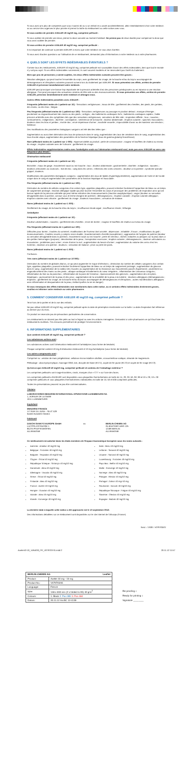Si vous avez pris plus de comprimés que vous n'auriez dû ou si un enfant en a avalé accidentellement, allez immédiatement chez votre médecin ou au service des urgences le plus proche et prenez la boîte du médicament ou cette notice avec vous.
Si vous oubliez de prendre AXELER 40 mg/10 mg, comprimé pelliculé :
Si vous oubliez de prendre une dose, prenez la dose suivante au moment habituel. Ne prenez pas de dose double pour compenser la dose que vous avez oubliée de prendre.
Si vous arrêtez de prendre AXELER 40 mg/10 mg, comprimé pelliculé :
Il est important de continuer à prendre AXELER à moins que votre médecin ne vous dise d'arrêter.
Si vous avez d'autres questions sur l'utilisation de ce médicament, demandez plus d'informations à votre médecin ou à votre pharmacien.
4. QUELS SONT LES EFFETS INDÉSIRABLES ÉVENTUELS ?
Comme tous les médicaments, AXELER 40 mg/10 mg, comprimé pelliculé est susceptible d'avoir des effets indésirables, bien que tout le monde n'y soit pas sujet. Si ces effets indésirables surviennent, ils sont souvent modérés et ne nécessitent pas l'arrêt du traitement.
Bien que peu de personnes y soient sujettes, les deux effets indésirables suivants peuvent être graves :
Réaction allergique, qui peut toucher l'ensemble du corps, avec gonflement du visage, de la bouche et/ou du larynx accompagné de démangeaisons et d'éruptions cutanées pouvant survenir lors du traitement par AXELER. Si vous présentez ces effets, arrêtez de prendre AXELER et prévenez immédiatement votre médecin.
AXELER peut provoquer une baisse trop importante de la pression artérielle chez des personnes prédisposées ou en réponse à une réaction allergique. Ceci peut provoquer des sensations sévères de tête vide ou des évanouissements. Si vous présentez ces effets, arrêtez de prendre AXELER, prévenez immédiatement votre médecin et allongez-vous.
Autres effets indésirables possibles avec AXELER :
Fréquents (affectant moins de 1 patient sur 10) : Sensations vertigineuses ; maux de tête ; gonflement des chevilles, des pieds, des jambes, des mains, ou des bras ; fatigue.
Peu fréquents (affectant moins de 1 patient sur 100) : Sensations vertigineuses au passage en position debout ; manque d'énergie ; picotement ou engourdissement des mains ou des pieds ; vertiges ; des battements cardiaques forts ; battements cardiaques rapides ; faible pression artérielle avec des symptômes tels que des sensations vertigineuses, sensations de tête vide ; respiration difficile ; toux ; nausées ; vomissements ; indigestions ; diarrhée ; constipation ; sécheresse de la bouche ; douleur abdominale ; éruption cutanée ; spasmes musculaires ; douleurs dans les bras et jambes ; mal de dos ; envie impérieuse d'uriner ; inactivité sexuelle ; impossibilité d'avoir ou de maintenir une érection ; faiblesse.
Des modifications des paramètres biologiques sanguins ont été décrites telles que :
Augmentation ou aussi bien diminution des taux de potassium dans le sang, augmentation des taux de créatinine dans le sang, augmentation des taux d'acide urique, augmentation des paramètres de la fonction hépatique (taux de gamma glutamyl transférase).
Rare (affectant moins de 1 patient sur 1 000) : Hypersensibilité au produit ; perte de connaissance ; rougeur et bouffées de chaleur au niveau du visage ; éruption cutanée avec de l'urticaire ; gonflement du visage.
Effets indésirables supplémentaires notés avec l'amlodipine seule ou l'olmésartan médoxomil seul, mais pas avec AXELER ou avec une fréquence plus élevée :
Olmésartan médoxomil
Fréquents (affectant moins de 1 patient sur 10) :
Bronchite ; maux de gorge ; écoulement nasal ou nez bouché ; toux ; douleur abdominale ; gastroentérite ; diarrhée ; indigestion ; nausées ; douleurs articulaires ou osseuses ; mal de dos ; sang dans les urines ; infections des voies urinaires ; douleurs à la poitrine ; syndrome pseudo-grippal ; douleurs.
Modifications des paramètres biologiques sanguins : augmentation des taux de lipides (hypertriglycéridémie), augmentation de l'urée et de l'acide urique dans le sang et augmentation des paramètres de la fonction hépatique et musculaire.
Peu fréquents (affectant moins de 1 patient sur 100) :
Diminution du nombre de cellules sanguines d'un certain type, appelées plaquettes, pouvant entraîner facilement l'apparition de bleus ou un temps de saignement prolongé ; réaction allergique rapide qui peut toucher l'ensemble du corps et provoquer des problèmes de respiration ainsi qu'une baisse rapide de la pression artérielle qui peut même entraîner des évanouissements (réaction anaphylactique) ; angor (douleur ou sensation désagréable dans la poitrine, connue sous le terme d'angine de poitrine) ; démangeaisons ; éruption cutanée ; éruption cutanée allergique ; éruption cutanée avec urticaire ; gonflement du visage ; douleurs musculaires ; sensation de malaise.
Rares (affectant moins de 1 patient sur 1 000) :
Gonflement du visage, de la bouche et/ou du larynx ; insuffisance rénale aiguë ; insuffisance rénale ; léthargie.
Amlodipine
Fréquents (affectant moins de 1 patient sur 10) :
Douleurs abdominales ; nausées ; gonflement des chevilles ; envie de dormir ; rougeur et bouffées de chaleur au niveau du visage.
Peu fréquents (affectant moins de 1 patient sur 100) :
Difficultés pour dormir ; troubles du sommeil ; modifications de l'humeur dont anxiété ; dépression ; irritabilité ; frisson ; modifications du goût ; évanouissements ; troubles visuels y compris vision double ; bourdonnements d'oreille (acouphènes) ; aggravation de l'angine de poitrine (douleur ou sensation désagréable dans la poitrine) ; écoulement nasal ou nez bouché ; perte de cheveux ; tâches violacées ou plaques sur la peau dues à des petites hémorragies (purpura) ; décoloration de la peau ; transpiration excessive ; éruption cutanée ; démangeaisons ; douleurs articulaires ou musculaires ; problèmes pour uriner ; envie d'uriner la nuit ; augmentation du besoin d'uriner ; augmentation du volume des seins chez les hommes ; douleurs à la poitrine ; douleurs ; sensation de malaise ; prise ou perte de poids.
Rares (affectant moins de 1 patient sur 1 000) :
Confusion.
Très rares (affectant moins de 1 patient sur 10 000) :
Diminution du nombre de globules blancs, ce qui peut augmenter le risque d'infections ; diminution du nombre de cellules sanguines d'un certain type, appelées plaquettes, pouvant entraîner facilement l'apparition de bleus ou un temps de saignement prolongé ; augmentation du glucose dans le sang ; augmentation de la raideur des muscles ou augmentation de la résistance aux mouvements passifs (hypertonie) ; picotement ou engourdissement des mains ou des pieds ; attaque cardiaque et battements du cœur irréguliers ; inflammation des vaisseaux sanguins ; inflammation du foie ou du pancréas ; inflammation de la paroi de l'estomac ; épaississement des gencives ; augmentation des enzymes hépatiques ; jaunissement de la peau et des yeux ; augmentation de la sensibilité de la peau à la lumière ; réactions allergiques (démangeaisons ; éruptions ; gonflement du visage, de la bouche et/ou du larynx accompagné de démangeaisons et d'éruptions ; autres manifestations allergiques avec inflammation et desquamation de la peau, mettant parfois la vie en danger).
Si vous remarquez des effets indésirables non mentionnés dans cette notice, ou si certains effets indésirables deviennent graves, veuillez en informer votre médecin ou votre pharmacien.
5. COMMENT CONSERVER AXELER 40 mg/10 mg, comprimé pelliculé ?
Tenir hors de la portée et de la vue des enfants.
Ne pas utiliser AXELER 40 mg/10 mg, comprimé pelliculé après la date de péremption mentionnée sur la boîte. La date d'expiration fait référence au dernier jour du mois.
Ce produit ne nécessite pas de précautions particulières de conservation.
Les médicaments ne doivent pas être jetés au tout à l'égout ou avec les ordures ménagères. Demandez à votre pharmacien ce qu'il faut faire des médicaments inutilisés. Ces mesures permettront de protéger l'environnement.
6. INFORMATIONS SUPPLÉMENTAIRES
Que contient AXELER 40 mg/10 mg, comprimé pelliculé ?
Les substances actives sont :
Les substances actives sont l'olmésartan médoxomil et l'amlodipine (sous forme de bésilate).
Chaque comprimé contient 40 mg d'olmésartan médoxomil et 10 mg d'amlodipine (sous forme de bésilate).
Les autres composants sont :
Comprimé nu : amidon de maïs prégélatinisé, cellulose microcristalline silicifiée, croscarmellose sodique, stéarate de magnésium.
Pelliculage : alcool polyvinylique, macrogol 3350, talc, dioxyde de titane (E171), oxyde de fer jaune (E172) et oxyde de fer rouge (E172).
Qu'est-ce-que AXELER 40 mg/10 mg, comprimé pelliculé et contenu de l'emballage extérieur ?
Les comprimés pelliculés sont rouge-brunâtres, ronds, marqués d'un « C77 » sur l'une des faces.
Les comprimés pelliculés d'AXELER sont disponibles sous plaquettes thermoformées en boîte de 14, 28, 30, 56, 90, 98 et 10 x 28, 10 x 30 comprimés pelliculés et sous plaquettes thermoformées individuelles en boîte de 10, 50 et 500 comprimés pelliculés.
Toutes les présentations peuvent ne pas être commercialisées.
Titulaire
LABORATOIRES MENARINI INTERNATIONAL OPERATIONS LUXEMBOURG SA
1, AVENUE DE LA GARE
1611 LUXEMBOURG
Exploitant
MENARINI FRANCE
1/7 RUE DU JURA – SILIC 528
94633 RUNGIS CEDEX
Fabricant
DAIICHI SANKYO EUROPE GmbH
LUITPOLDSTRASSE 1
85276 PFAFFENHOFEN
ALLEMAGNE
ou BERLIN-CHEMIE AG
GLIENICKER WEG 125
12489 BERLIN
ALLEMAGNE
Ce médicament est autorisé dans les Etats membres de l'Espace Economique Européen sous les noms suivants :
Autriche : Amelior 40 mg/10 mg
Belgique : Forzaten 40 mg/10 mg
Bulgarie : Tespadan 40 mg/10 mg
Chypre : Orizal 40 mg/10 mg
République Tchèque : Sintonyn 40 mg/10 mg
Danemark : Alea 40 mg/10 mg
Allemagne : Vocado 40 mg/10 mg
Grèce : Orizal 40 mg/10 mg
Finlande : Alea 40 mg/10 mg
France : Axeler 40 mg/10 mg
Hongrie : Duactan 40 mg/10 mg
Islande : Alea 40 mg/10 mg
Irlande : Konverge 40 mg/10 mg
Italie : Bivis 40 mg/10 mg
Lettonie : Sanoral 40 mg/10 mg
Lituanie : Sanoral 40 mg/10 mg
Luxembourg : Forzaten 40 mg/10 mg
Pays Bas : Belfor 40 mg/10 mg
Malte : Konverge 40 mg/10 mg
Norvège : Alea 40 mg/10 mg
Pologne : Elestar 40 mg/10 mg
Portugal : Zolnor 40 mg+10 mg
Roumanie : Inovum 40 mg/10 mg
République Slovaque : Folgan 40 mg/10 mg
Slovénie : Olectan 40 mg/10 mg
Espagne : Balzak 40 mg/10 mg
La dernière date à laquelle cette notice a été approuvée est le 10 septembre 2012.
Des informations détaillées sur ce médicament sont disponibles sur le site Internet de l'Afssaps (France).
franz. / 1936 / V079703/01
Axeler40-10_148x630_FR_V079703-01.indd 2 20.11.12 11:57
| BERLIN-CHEMIE AG Leaflet | |
| Product: | Axeler 40 mg - 10 mg |
| Product No.: | V079703/01 |
| Language: | French |
| Size: | 148 x 630 mm (2 x folded to A5) 40 g/m<sup>2</sup> |
| Colours: | 1. Black 2. Pan 285 3. Pan 484 |
| Datum: | 20.11.12 Ha BC 12-4139 |
Re-proofing ○
Ready for printing ○
Signature ________